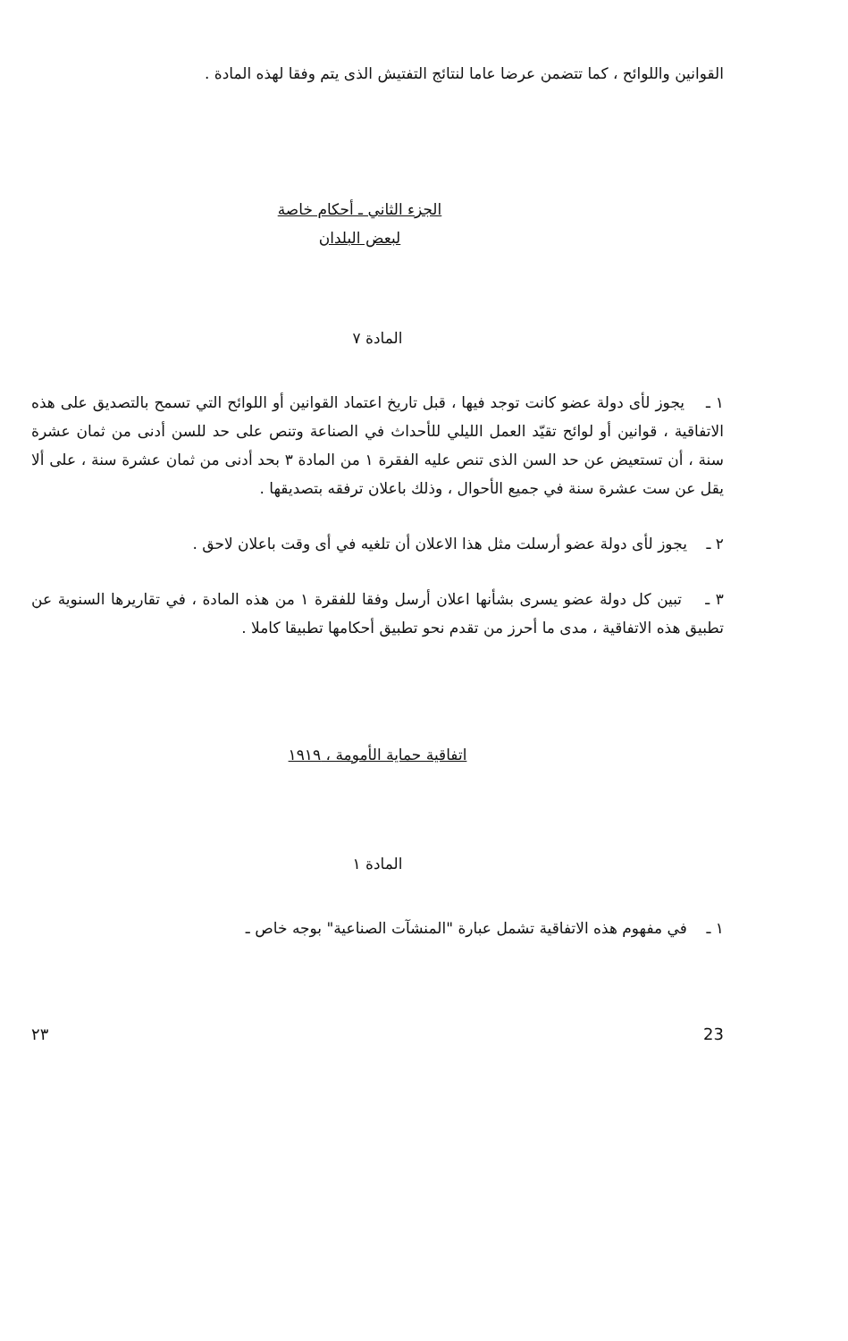القوانين واللوائح ، كما تتضمن عرضا عاما لنتائج التفتيش الذى يتم وفقا لهذه المادة .
الجزء الثاني ـ أحكام خاصة
لبعض البلدان
المادة ٧
١ ـ يجوز لأى دولة عضو كانت توجد فيها ، قبل تاريخ اعتماد القوانين أو اللوائح التي تسمح بالتصديق على هذه الاتفاقية ، قوانين أو لوائح تقيّد العمل الليلي للأحداث في الصناعة وتنص على حد للسن أدنى من ثمان عشرة سنة ، أن تستعيض عن حد السن الذى تنص عليه الفقرة ١ من المادة ٣ بحد أدنى من ثمان عشرة سنة ، على ألا يقل عن ست عشرة سنة في جميع الأحوال ، وذلك باعلان ترفقه بتصديقها .
٢ ـ يجوز لأى دولة عضو أرسلت مثل هذا الاعلان أن تلغيه في أى وقت باعلان لاحق .
٣ ـ تبين كل دولة عضو يسرى بشأنها اعلان أرسل وفقا للفقرة ١ من هذه المادة ، في تقاريرها السنوية عن تطبيق هذه الاتفاقية ، مدى ما أحرز من تقدم نحو تطبيق أحكامها تطبيقا كاملا .
اتفاقية حماية الأمومة ، ١٩١٩
المادة ١
١ ـ في مفهوم هذه الاتفاقية تشمل عبارة "المنشآت الصناعية" بوجه خاص ـ
٢٣ 23